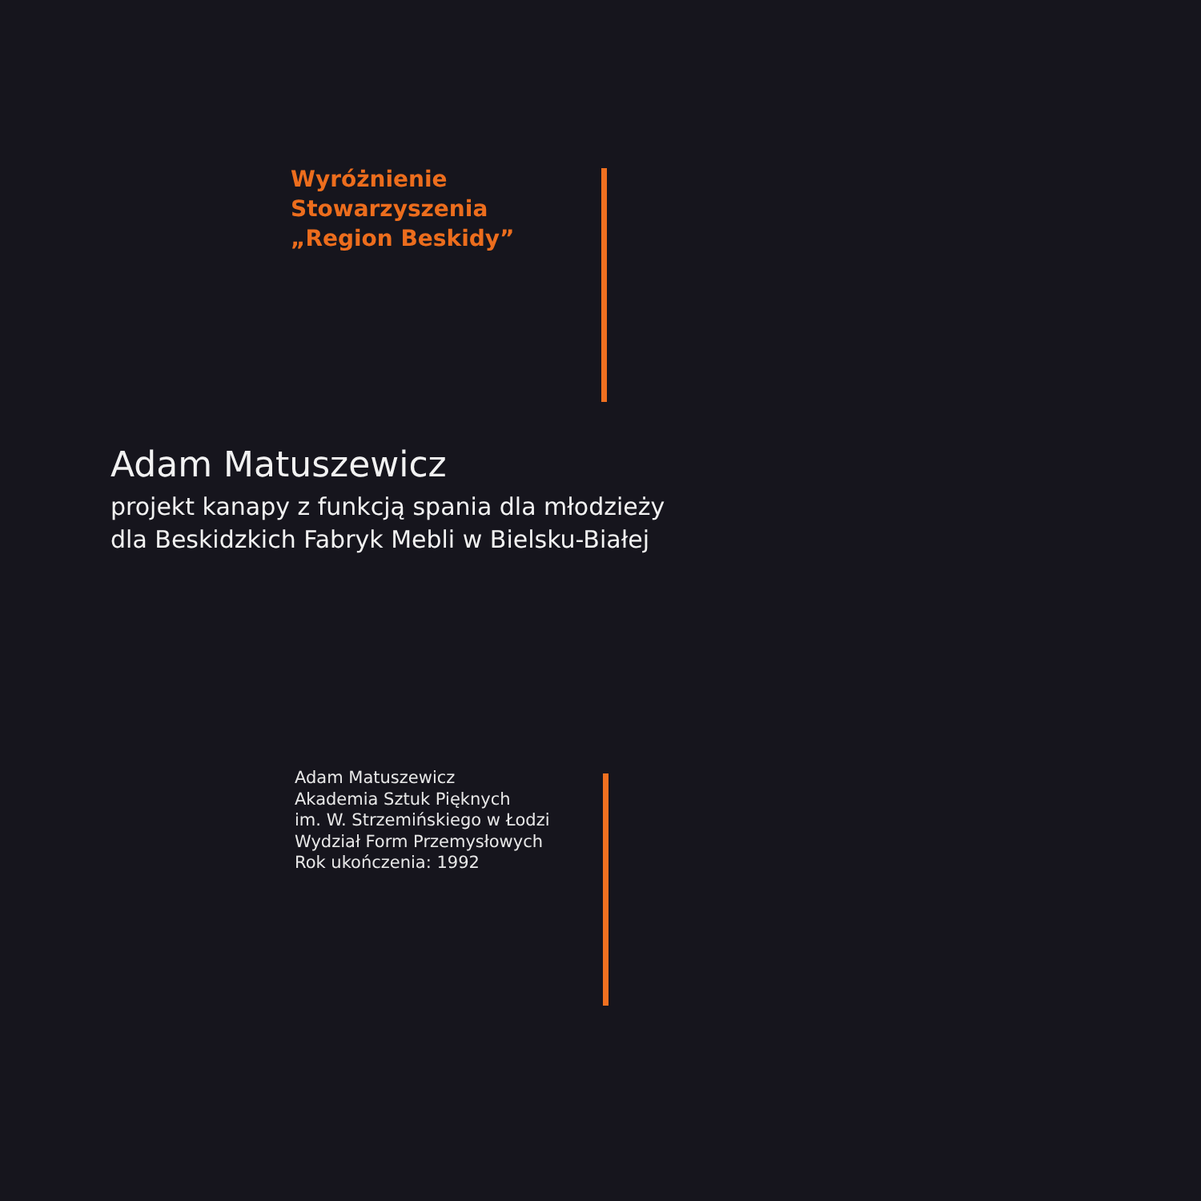Wyróżnienie
Stowarzyszenia
„Region Beskidy”
Adam Matuszewicz
projekt kanapy z funkcją spania dla młodzieży
dla Beskidzkich Fabryk Mebli w Bielsku-Białej
Adam Matuszewicz
Akademia Sztuk Pięknych
im. W. Strzemińskiego w Łodzi
Wydział Form Przemysłowych
Rok ukończenia: 1992